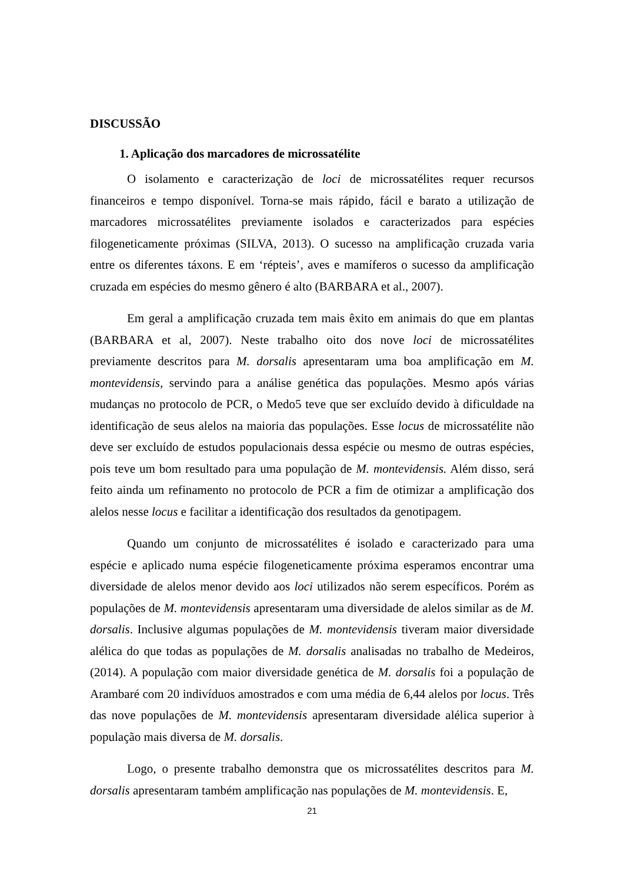DISCUSSÃO
1. Aplicação dos marcadores de microssatélite
O isolamento e caracterização de loci de microssatélites requer recursos financeiros e tempo disponível. Torna-se mais rápido, fácil e barato a utilização de marcadores microssatélites previamente isolados e caracterizados para espécies filogeneticamente próximas (SILVA, 2013). O sucesso na amplificação cruzada varia entre os diferentes táxons. E em ‘répteis’, aves e mamíferos o sucesso da amplificação cruzada em espécies do mesmo gênero é alto (BARBARA et al., 2007).
Em geral a amplificação cruzada tem mais êxito em animais do que em plantas (BARBARA et al, 2007). Neste trabalho oito dos nove loci de microssatélites previamente descritos para M. dorsalis apresentaram uma boa amplificação em M. montevidensis, servindo para a análise genética das populações. Mesmo após várias mudanças no protocolo de PCR, o Medo5 teve que ser excluído devido à dificuldade na identificação de seus alelos na maioria das populações. Esse locus de microssatélite não deve ser excluído de estudos populacionais dessa espécie ou mesmo de outras espécies, pois teve um bom resultado para uma população de M. montevidensis. Além disso, será feito ainda um refinamento no protocolo de PCR a fim de otimizar a amplificação dos alelos nesse locus e facilitar a identificação dos resultados da genotipagem.
Quando um conjunto de microssatélites é isolado e caracterizado para uma espécie e aplicado numa espécie filogeneticamente próxima esperamos encontrar uma diversidade de alelos menor devido aos loci utilizados não serem específicos. Porém as populações de M. montevidensis apresentaram uma diversidade de alelos similar as de M. dorsalis. Inclusive algumas populações de M. montevidensis tiveram maior diversidade alélica do que todas as populações de M. dorsalis analisadas no trabalho de Medeiros, (2014). A população com maior diversidade genética de M. dorsalis foi a população de Arambaré com 20 indivíduos amostrados e com uma média de 6,44 alelos por locus. Três das nove populações de M. montevidensis apresentaram diversidade alélica superior à população mais diversa de M. dorsalis.
Logo, o presente trabalho demonstra que os microssatélites descritos para M. dorsalis apresentaram também amplificação nas populações de M. montevidensis. E,
21